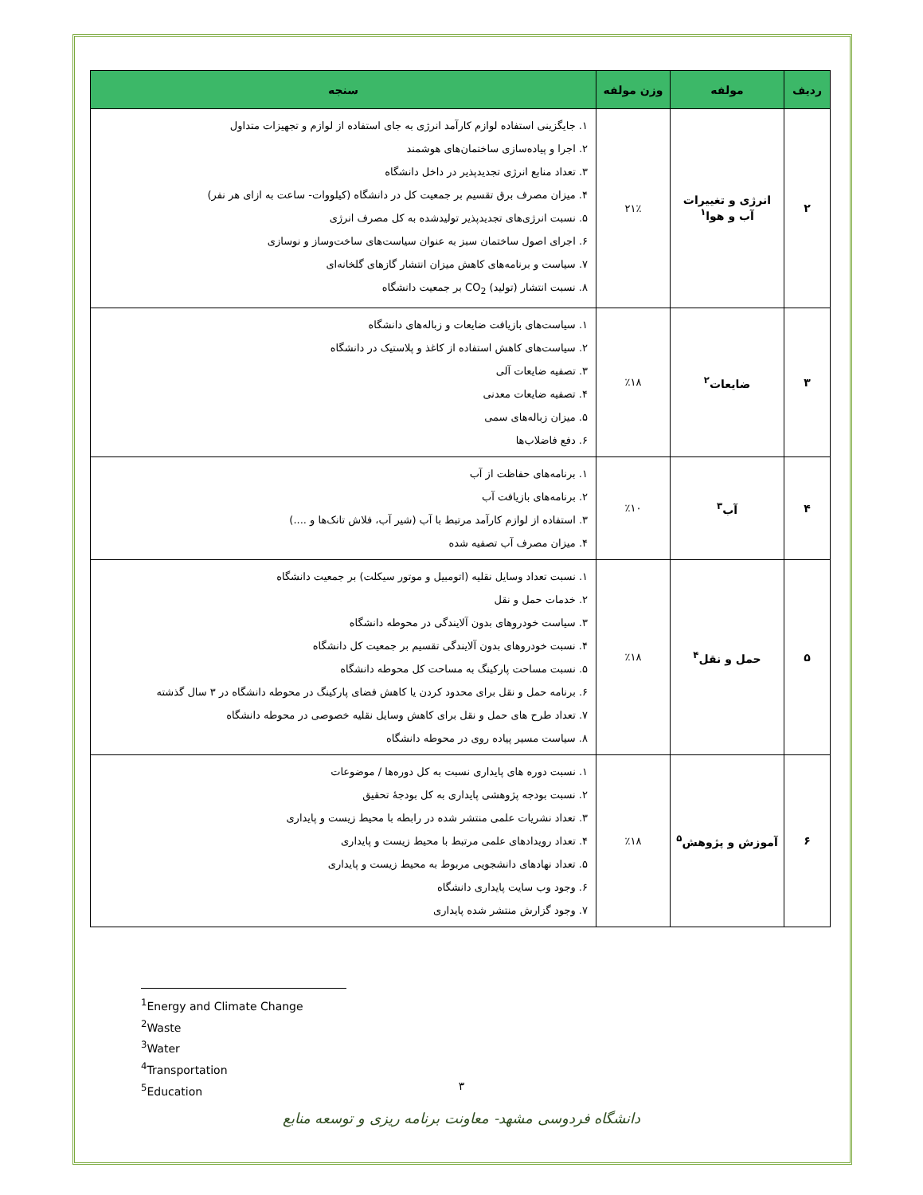| ردیف | مولفه | وزن مولفه | سنجه |
| --- | --- | --- | --- |
| ۲ | انرژی و تغییرات آب و هوا<sup>۱</sup> | ۲۱٪ | ۱. جایگزینی استفاده لوازم کارآمد انرژی به جای استفاده از لوازم و تجهیزات متداول ۲. اجرا و پیاده‌سازی ساختمان‌های هوشمند ۳. تعداد منابع انرژی تجدیدپذیر در داخل دانشگاه ۴. میزان مصرف برق تقسیم بر جمعیت کل در دانشگاه (کیلووات- ساعت به ازای هر نفر) ۵. نسبت انرژی‌های تجدیدپذیر تولیدشده به کل مصرف انرژی ۶. اجرای اصول ساختمان سبز به عنوان سیاست‌های ساخت‌وساز و نوسازی ۷. سیاست و برنامه‌های کاهش میزان انتشار گازهای گلخانه‌ای ۸. نسبت انتشار (تولید) CO<sub>2</sub> بر جمعیت دانشگاه |
| ۳ | ضایعات<sup>۲</sup> | ٪۱۸ | ۱. سیاست‌های بازیافت ضایعات و زباله‌های دانشگاه ۲. سیاست‌های کاهش استفاده از کاغذ و پلاستیک در دانشگاه ۳. تصفیه ضایعات آلی ۴. تصفیه ضایعات معدنی ۵. میزان زباله‌های سمی ۶. دفع فاضلاب‌ها |
| ۴ | آب<sup>۳</sup> | ٪۱۰ | ۱. برنامه‌های حفاظت از آب ۲. برنامه‌های بازیافت آب ۳. استفاده از لوازم کارآمد مرتبط با آب (شیر آب، فلاش تانک‌ها و ....) ۴. میزان مصرف آب تصفیه شده |
| ۵ | حمل و نقل<sup>۴</sup> | ٪۱۸ | ۱. نسبت تعداد وسایل نقلیه (اتومبیل و موتور سیکلت) بر جمعیت دانشگاه ۲. خدمات حمل و نقل ۳. سیاست خودروهای بدون آلایندگی در محوطه دانشگاه ۴. نسبت خودروهای بدون آلایندگی تقسیم بر جمعیت کل دانشگاه ۵. نسبت مساحت پارکینگ به مساحت کل محوطه دانشگاه ۶. برنامه حمل و نقل برای محدود کردن یا کاهش فضای پارکینگ در محوطه دانشگاه در ۳ سال گذشته ۷. تعداد طرح های حمل و نقل برای کاهش وسایل نقلیه خصوصی در محوطه دانشگاه ۸. سیاست مسیر پیاده روی در محوطه دانشگاه |
| ۶ | آموزش و پژوهش<sup>۵</sup> | ٪۱۸ | ۱. نسبت دوره های پایداری نسبت به کل دوره‌ها / موضوعات ۲. نسبت بودجه پژوهشی پایداری به کل بودجهٔ تحقیق ۳. تعداد نشریات علمی منتشر شده در رابطه با محیط زیست و پایداری ۴. تعداد رویدادهای علمی مرتبط با محیط زیست و پایداری ۵. تعداد نهادهای دانشجویی مربوط به محیط زیست و پایداری ۶. وجود وب سایت پایداری دانشگاه ۷. وجود گزارش منتشر شده پایداری |
<sup>1</sup> Energy and Climate Change
<sup>2</sup> Waste
<sup>3</sup> Water
<sup>4</sup> Transportation
<sup>5</sup> Education
۳
دانشگاه فردوسی مشهد- معاونت برنامه ریزی و توسعه منابع